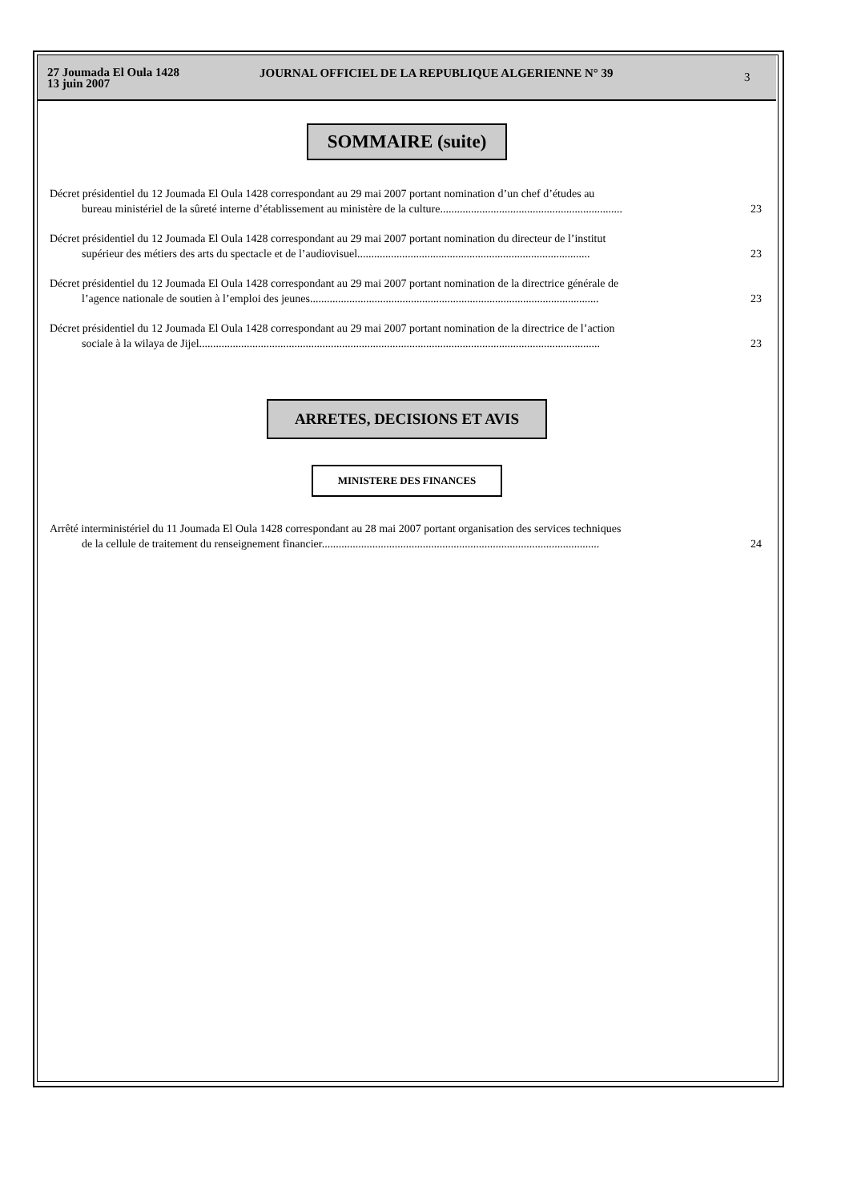27 Joumada El Oula 1428
13 juin 2007
JOURNAL OFFICIEL DE LA REPUBLIQUE ALGERIENNE N° 39
3
SOMMAIRE (suite)
Décret présidentiel du 12 Joumada El Oula 1428 correspondant au 29 mai 2007 portant nomination d’un chef d’études au
bureau ministériel de la sûreté interne d’établissement au ministère de la culture.................................................................
23
Décret présidentiel du 12 Joumada El Oula 1428 correspondant au 29 mai 2007 portant nomination du directeur de l’institut
supérieur des métiers des arts du spectacle et de l’audiovisuel...................................................................................
23
Décret présidentiel du 12 Joumada El Oula 1428 correspondant au 29 mai 2007 portant nomination de la directrice générale de
l’agence nationale de soutien à l’emploi des jeunes.......................................................................................................
23
Décret présidentiel du 12 Joumada El Oula 1428 correspondant au 29 mai 2007 portant nomination de la directrice de l’action
sociale à la wilaya de Jijel...............................................................................................................................................
23
ARRETES, DECISIONS ET AVIS
MINISTERE DES FINANCES
Arrêté interministériel du 11 Joumada El Oula 1428 correspondant au 28 mai 2007 portant organisation des services techniques
de la cellule de traitement du renseignement financier...................................................................................................
24